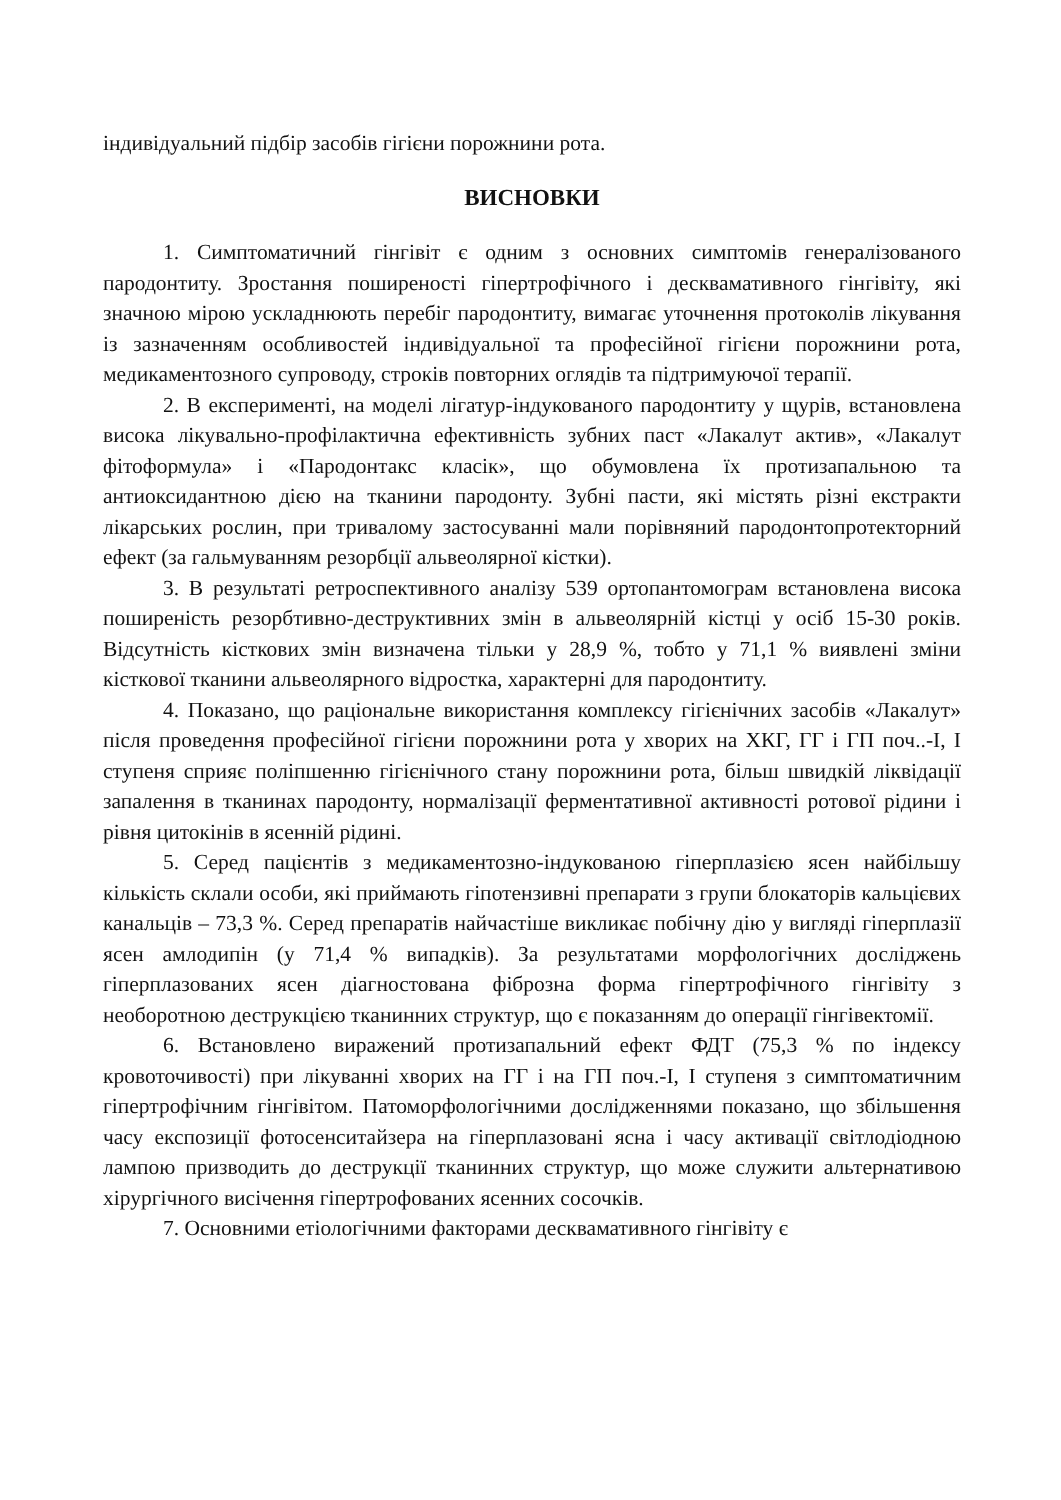індивідуальний підбір засобів гігієни порожнини рота.
ВИСНОВКИ
1. Симптоматичний гінгівіт є одним з основних симптомів генералізованого пародонтиту. Зростання поширеності гіпертрофічного і десквамативного гінгівіту, які значною мірою ускладнюють перебіг пародонтиту, вимагає уточнення протоколів лікування із зазначенням особливостей індивідуальної та професійної гігієни порожнини рота, медикаментозного супроводу, строків повторних оглядів та підтримуючої терапії.
2. В експерименті, на моделі лігатур-індукованого пародонтиту у щурів, встановлена висока лікувально-профілактична ефективність зубних паст «Лакалут актив», «Лакалут фітоформула» і «Пародонтакс класік», що обумовлена їх протизапальною та антиоксидантною дією на тканини пародонту. Зубні пасти, які містять різні екстракти лікарських рослин, при тривалому застосуванні мали порівняний пародонтопротекторний ефект (за гальмуванням резорбції альвеолярної кістки).
3. В результаті ретроспективного аналізу 539 ортопантомограм встановлена висока поширеність резорбтивно-деструктивних змін в альвеолярній кістці у осіб 15-30 років. Відсутність кісткових змін визначена тільки у 28,9 %, тобто у 71,1 % виявлені зміни кісткової тканини альвеолярного відростка, характерні для пародонтиту.
4. Показано, що раціональне використання комплексу гігієнічних засобів «Лакалут» після проведення професійної гігієни порожнини рота у хворих на ХКГ, ГГ і ГП поч..-І, І ступеня сприяє поліпшенню гігієнічного стану порожнини рота, більш швидкій ліквідації запалення в тканинах пародонту, нормалізації ферментативної активності ротової рідини і рівня цитокінів в ясенній рідині.
5. Серед пацієнтів з медикаментозно-індукованою гіперплазією ясен найбільшу кількість склали особи, які приймають гіпотензивні препарати з групи блокаторів кальцієвих канальців – 73,3 %. Серед препаратів найчастіше викликає побічну дію у вигляді гіперплазії ясен амлодипін (у 71,4 % випадків). За результатами морфологічних досліджень гіперплазованих ясен діагностована фіброзна форма гіпертрофічного гінгівіту з необоротною деструкцією тканинних структур, що є показанням до операції гінгівектомії.
6. Встановлено виражений протизапальний ефект ФДТ (75,3 % по індексу кровоточивості) при лікуванні хворих на ГГ і на ГП поч.-І, І ступеня з симптоматичним гіпертрофічним гінгівітом. Патоморфологічними дослідженнями показано, що збільшення часу експозиції фотосенситайзера на гіперплазовані ясна і часу активації світлодіодною лампою призводить до деструкції тканинних структур, що може служити альтернативою хірургічного висічення гіпертрофованих ясенних сосочків.
7. Основними етіологічними факторами десквамативного гінгівіту є